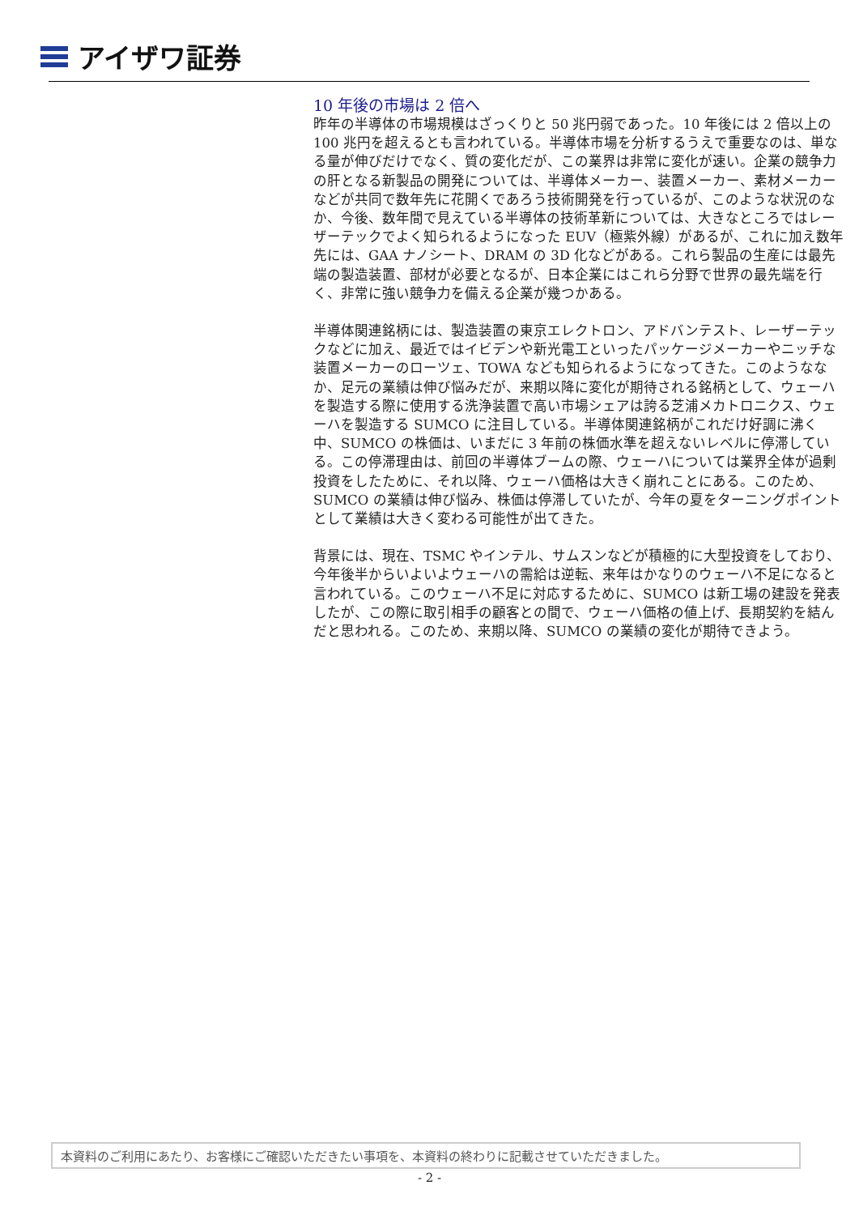アイザワ証券
10 年後の市場は 2 倍へ
昨年の半導体の市場規模はざっくりと 50 兆円弱であった。10 年後には 2 倍以上の 100 兆円を超えるとも言われている。半導体市場を分析するうえで重要なのは、単なる量が伸びだけでなく、質の変化だが、この業界は非常に変化が速い。企業の競争力の肝となる新製品の開発については、半導体メーカー、装置メーカー、素材メーカーなどが共同で数年先に花開くであろう技術開発を行っているが、このような状況のなか、今後、数年間で見えている半導体の技術革新については、大きなところではレーザーテックでよく知られるようになった EUV（極紫外線）があるが、これに加え数年先には、GAA ナノシート、DRAM の 3D 化などがある。これら製品の生産には最先端の製造装置、部材が必要となるが、日本企業にはこれら分野で世界の最先端を行く、非常に強い競争力を備える企業が幾つかある。
半導体関連銘柄には、製造装置の東京エレクトロン、アドバンテスト、レーザーテックなどに加え、最近ではイビデンや新光電工といったパッケージメーカーやニッチな装置メーカーのローツェ、TOWA なども知られるようになってきた。このようななか、足元の業績は伸び悩みだが、来期以降に変化が期待される銘柄として、ウェーハを製造する際に使用する洗浄装置で高い市場シェアは誇る芝浦メカトロニクス、ウェーハを製造する SUMCO に注目している。半導体関連銘柄がこれだけ好調に沸く中、SUMCO の株価は、いまだに 3 年前の株価水準を超えないレベルに停滞している。この停滞理由は、前回の半導体ブームの際、ウェーハについては業界全体が過剰投資をしたために、それ以降、ウェーハ価格は大きく崩れことにある。このため、SUMCO の業績は伸び悩み、株価は停滞していたが、今年の夏をターニングポイントとして業績は大きく変わる可能性が出てきた。
背景には、現在、TSMC やインテル、サムスンなどが積極的に大型投資をしており、今年後半からいよいよウェーハの需給は逆転、来年はかなりのウェーハ不足になると言われている。このウェーハ不足に対応するために、SUMCO は新工場の建設を発表したが、この際に取引相手の顧客との間で、ウェーハ価格の値上げ、長期契約を結んだと思われる。このため、来期以降、SUMCO の業績の変化が期待できよう。
本資料のご利用にあたり、お客様にご確認いただきたい事項を、本資料の終わりに記載させていただきました。
- 2 -